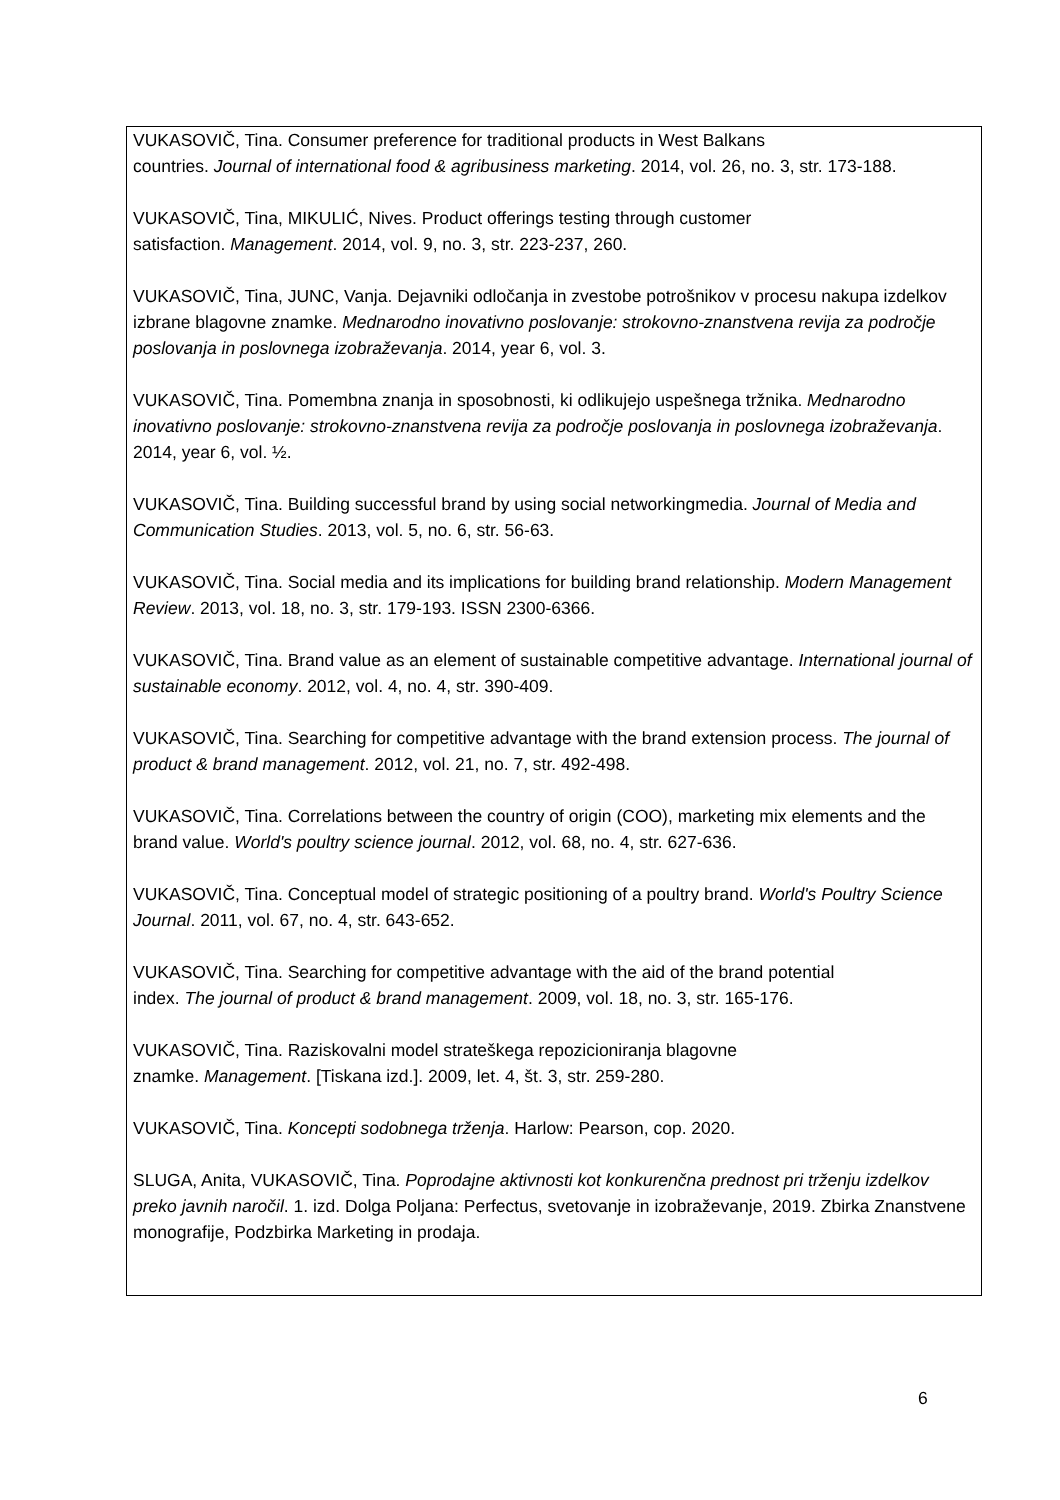VUKASOVIČ, Tina. Consumer preference for traditional products in West Balkans
countries. Journal of international food & agribusiness marketing. 2014, vol. 26, no. 3, str. 173-188.
VUKASOVIČ, Tina, MIKULIĆ, Nives. Product offerings testing through customer
satisfaction. Management. 2014, vol. 9, no. 3, str. 223-237, 260.
VUKASOVIČ, Tina, JUNC, Vanja. Dejavniki odločanja in zvestobe potrošnikov v procesu nakupa izdelkov izbrane blagovne znamke. Mednarodno inovativno poslovanje: strokovno-znanstvena revija za področje poslovanja in poslovnega izobraževanja. 2014, year 6, vol. 3.
VUKASOVIČ, Tina. Pomembna znanja in sposobnosti, ki odlikujejo uspešnega tržnika. Mednarodno inovativno poslovanje: strokovno-znanstvena revija za področje poslovanja in poslovnega izobraževanja. 2014, year 6, vol. ½.
VUKASOVIČ, Tina. Building successful brand by using social networkingmedia. Journal of Media and Communication Studies. 2013, vol. 5, no. 6, str. 56-63.
VUKASOVIČ, Tina. Social media and its implications for building brand relationship. Modern Management Review. 2013, vol. 18, no. 3, str. 179-193. ISSN 2300-6366.
VUKASOVIČ, Tina. Brand value as an element of sustainable competitive advantage. International journal of sustainable economy. 2012, vol. 4, no. 4, str. 390-409.
VUKASOVIČ, Tina. Searching for competitive advantage with the brand extension process. The journal of product & brand management. 2012, vol. 21, no. 7, str. 492-498.
VUKASOVIČ, Tina. Correlations between the country of origin (COO), marketing mix elements and the brand value. World's poultry science journal. 2012, vol. 68, no. 4, str. 627-636.
VUKASOVIČ, Tina. Conceptual model of strategic positioning of a poultry brand. World's Poultry Science Journal. 2011, vol. 67, no. 4, str. 643-652.
VUKASOVIČ, Tina. Searching for competitive advantage with the aid of the brand potential
index. The journal of product & brand management. 2009, vol. 18, no. 3, str. 165-176.
VUKASOVIČ, Tina. Raziskovalni model strateškega repozicioniranja blagovne
znamke. Management. [Tiskana izd.]. 2009, let. 4, št. 3, str. 259-280.
VUKASOVIČ, Tina. Koncepti sodobnega trženja. Harlow: Pearson, cop. 2020.
SLUGA, Anita, VUKASOVIČ, Tina. Poprodajne aktivnosti kot konkurenčna prednost pri trženju izdelkov preko javnih naročil. 1. izd. Dolga Poljana: Perfectus, svetovanje in izobraževanje, 2019. Zbirka Znanstvene monografije, Podzbirka Marketing in prodaja.
6